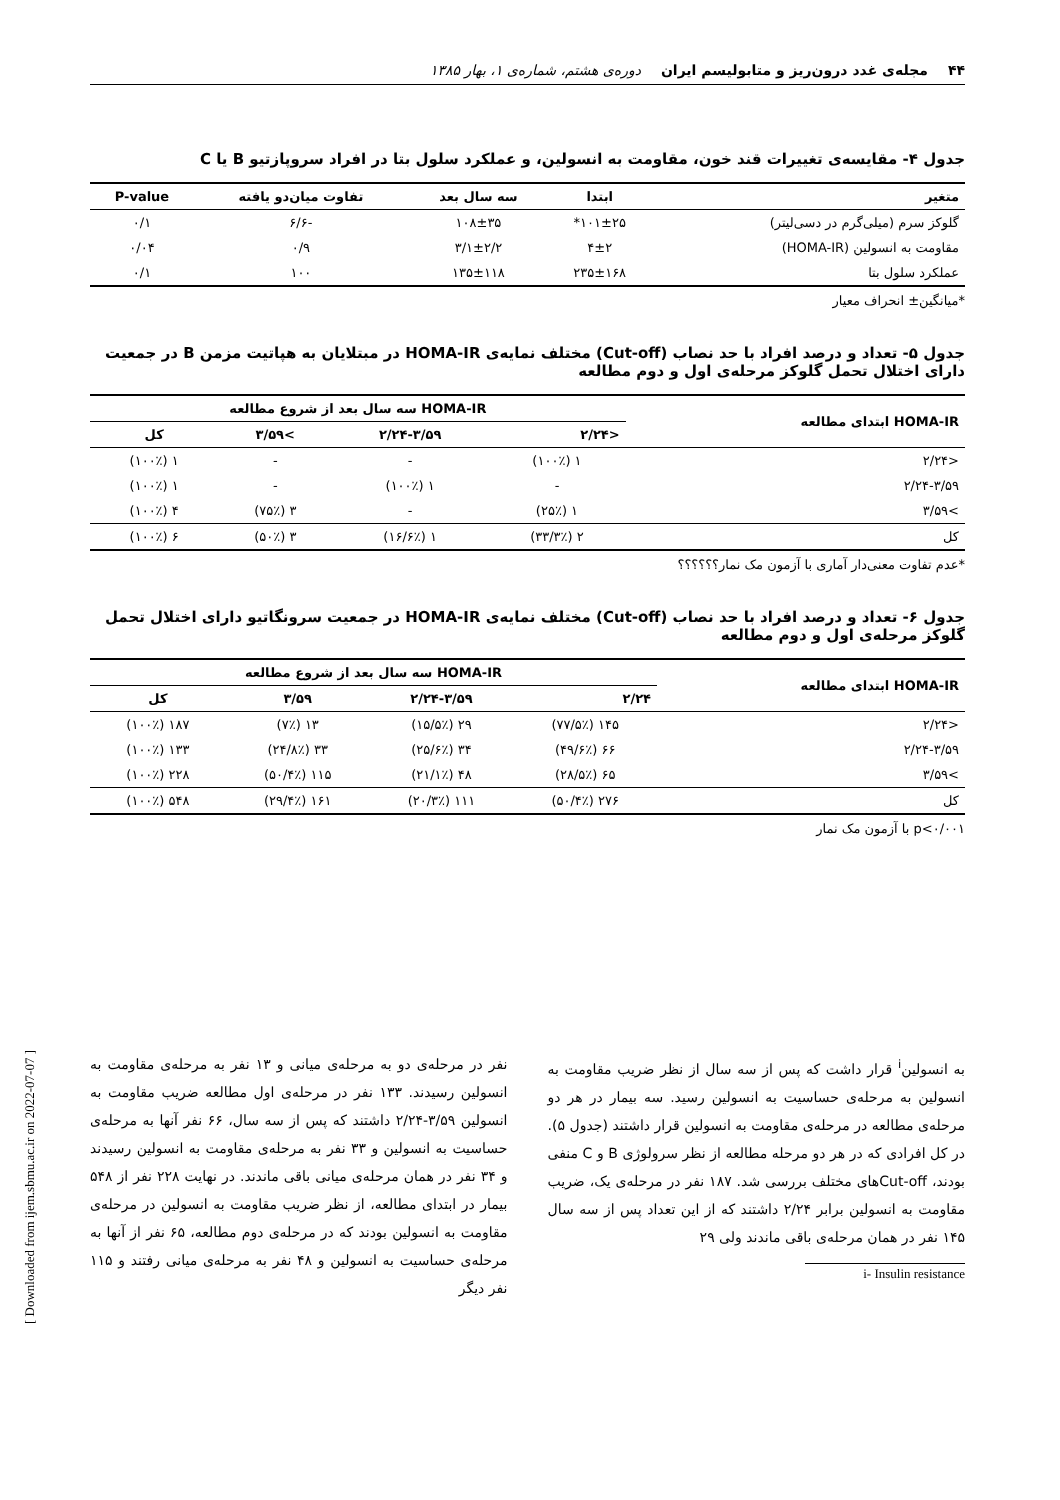۴۴ مجله‌ی غدد درون‌ریز و متابولیسم ایران دوره‌ی هشتم، شماره‌ی ۱، بهار ۱۳۸۵
جدول ۴- مقایسه‌ی تغییرات قند خون، مقاومت به انسولین، و عملکرد سلول بتا در افراد سروپازتیو B یا C
| متغیر | ابتدا | سه سال بعد | تفاوت میان‌دو یافته | P-value |
| --- | --- | --- | --- | --- |
| گلوکز سرم (میلی‌گرم در دسی‌لیتر) | ۱۰۱±۲۵* | ۱۰۸±۳۵ | -۶/۶ | ۰/۱ |
| مقاومت به انسولین (HOMA-IR) | ۴±۲ | ۳/۱±۲/۲ | ۰/۹ | ۰/۰۴ |
| عملکرد سلول بتا | ۲۳۵±۱۶۸ | ۱۳۵±۱۱۸ | ۱۰۰ | ۰/۱ |
*میانگین± انحراف معیار
جدول ۵- تعداد و درصد افراد با حد نصاب (Cut-off) مختلف نمایه‌ی HOMA-IR در مبتلایان به هپاتیت مزمن B در جمعیت دارای اختلال تحمل گلوکز مرحله‌ی اول و دوم مطالعه
| HOMA-IR ابتدای مطالعه | HOMA-IR سه سال بعد از شروع مطالعه | | | |
| --- | --- | --- | --- | --- |
| | <۲/۲۴ | ۲/۲۴-۳/۵۹ | >۳/۵۹ | کل |
| <۲/۲۴ | ۱ (۱۰۰٪) | - | - | ۱ (۱۰۰٪) |
| ۲/۲۴-۳/۵۹ | - | ۱ (۱۰۰٪) | - | ۱ (۱۰۰٪) |
| >۳/۵۹ | ۱ (۲۵٪) | - | ۳ (۷۵٪) | ۴ (۱۰۰٪) |
| کل | ۲ (۳۳/۳٪) | ۱ (۱۶/۶٪) | ۳ (۵۰٪) | ۶ (۱۰۰٪) |
*عدم تفاوت معنی‌دار آماری با آزمون مک نمار؟؟؟؟؟؟
جدول ۶- تعداد و درصد افراد با حد نصاب (Cut-off) مختلف نمایه‌ی HOMA-IR در جمعیت سرونگاتیو دارای اختلال تحمل گلوکز مرحله‌ی اول و دوم مطالعه
| HOMA-IR ابتدای مطالعه | HOMA-IR سه سال بعد از شروع مطالعه | | | |
| --- | --- | --- | --- | --- |
| | ۲/۲۴ | ۲/۲۴-۳/۵۹ | ۳/۵۹ | کل |
| <۲/۲۴ | ۱۴۵ (۷۷/۵٪) | ۲۹ (۱۵/۵٪) | ۱۳ (۷٪) | ۱۸۷ (۱۰۰٪) |
| ۲/۲۴-۳/۵۹ | ۶۶ (۴۹/۶٪) | ۳۴ (۲۵/۶٪) | ۳۳ (۲۴/۸٪) | ۱۳۳ (۱۰۰٪) |
| >۳/۵۹ | ۶۵ (۲۸/۵٪) | ۴۸ (۲۱/۱٪) | ۱۱۵ (۵۰/۴٪) | ۲۲۸ (۱۰۰٪) |
| کل | ۲۷۶ (۵۰/۴٪) | ۱۱۱ (۲۰/۳٪) | ۱۶۱ (۲۹/۴٪) | ۵۴۸ (۱۰۰٪) |
p<۰/۰۰۱ با آزمون مک نمار
به انسولین<sup>i</sup> قرار داشت که پس از سه سال از نظر ضریب مقاومت به انسولین به مرحله‌ی حساسیت به انسولین رسید. سه بیمار در هر دو مرحله‌ی مطالعه در مرحله‌ی مقاومت به انسولین قرار داشتند (جدول ۵). در کل افرادی که در هر دو مرحله مطالعه از نظر سرولوژی B و C منفی بودند، Cut-offهای مختلف بررسی شد. ۱۸۷ نفر در مرحله‌ی یک، ضریب مقاومت به انسولین برابر ۲/۲۴ داشتند که از این تعداد پس از سه سال ۱۴۵ نفر در همان مرحله‌ی باقی ماندند ولی ۲۹
i- Insulin resistance
نفر در مرحله‌ی دو به مرحله‌ی میانی و ۱۳ نفر به مرحله‌ی مقاومت به انسولین رسیدند. ۱۳۳ نفر در مرحله‌ی اول مطالعه ضریب مقاومت به انسولین ۳/۵۹-۲/۲۴ داشتند که پس از سه سال، ۶۶ نفر آنها به مرحله‌ی حساسیت به انسولین و ۳۳ نفر به مرحله‌ی مقاومت به انسولین رسیدند و ۳۴ نفر در همان مرحله‌ی میانی باقی ماندند. در نهایت ۲۲۸ نفر از ۵۴۸ بیمار در ابتدای مطالعه، از نظر ضریب مقاومت به انسولین در مرحله‌ی مقاومت به انسولین بودند که در مرحله‌ی دوم مطالعه، ۶۵ نفر از آنها به مرحله‌ی حساسیت به انسولین و ۴۸ نفر به مرحله‌ی میانی رفتند و ۱۱۵ نفر دیگر
[ Downloaded from ijem.sbmu.ac.ir on 2022-07-07 ]